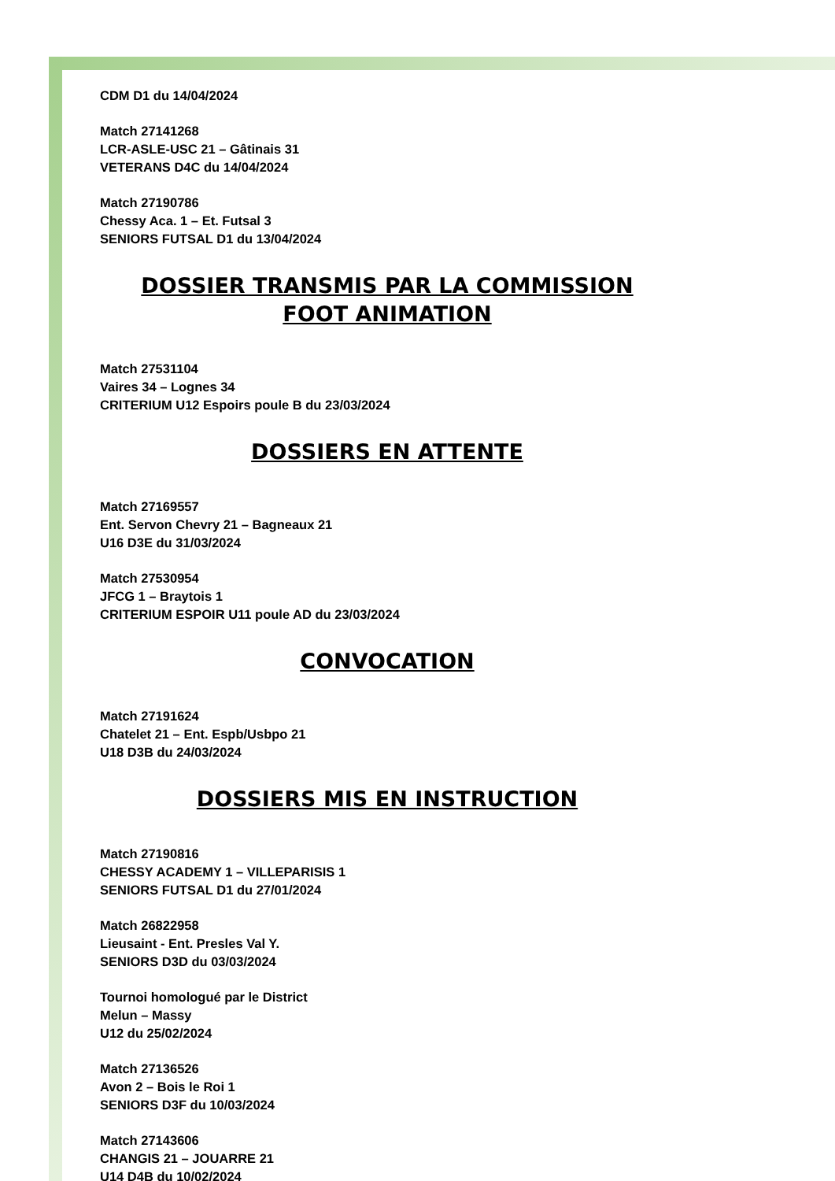CDM D1 du 14/04/2024
Match 27141268
LCR-ASLE-USC 21 – Gâtinais 31
VETERANS D4C du 14/04/2024
Match 27190786
Chessy Aca. 1 – Et. Futsal 3
SENIORS FUTSAL D1 du 13/04/2024
DOSSIER TRANSMIS PAR LA COMMISSION
FOOT ANIMATION
Match 27531104
Vaires 34 – Lognes 34
CRITERIUM U12 Espoirs poule B du 23/03/2024
DOSSIERS EN ATTENTE
Match 27169557
Ent. Servon Chevry 21 – Bagneaux 21
U16 D3E du 31/03/2024
Match 27530954
JFCG 1 – Braytois 1
CRITERIUM ESPOIR U11 poule AD du 23/03/2024
CONVOCATION
Match 27191624
Chatelet 21 – Ent. Espb/Usbpo 21
U18 D3B du 24/03/2024
DOSSIERS MIS EN INSTRUCTION
Match 27190816
CHESSY ACADEMY 1 – VILLEPARISIS 1
SENIORS FUTSAL D1 du 27/01/2024
Match 26822958
Lieusaint - Ent. Presles Val Y.
SENIORS D3D du 03/03/2024
Tournoi homologué par le District
Melun – Massy
U12 du 25/02/2024
Match 27136526
Avon 2 – Bois le Roi 1
SENIORS D3F du 10/03/2024
Match 27143606
CHANGIS 21 – JOUARRE 21
U14 D4B du 10/02/2024